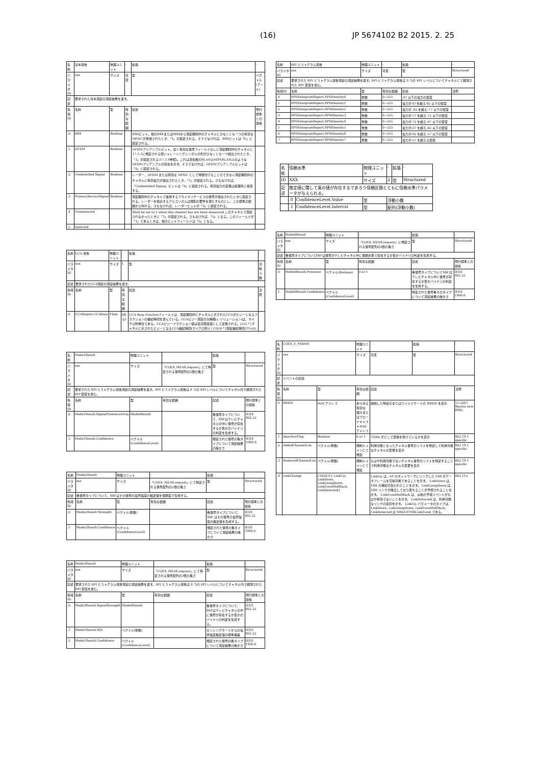(16) JP 5674102 B2 2015. 2. 25
| 名称 | 基本報告 | 物理ユニット | - | 拡張 | - |
| パラメタID | xxx | サイズ | 可変 | 型 | ベクトル(ブール) |
| 記述 | 要求された基本測定の測定結果を返す。 | | | | |
| 情報ID | 名称 | 型 | 有効な範囲 | 記述 | 現行標準との関係 |
| .0 | BSS | Boolean | | BSSビット。他のBSSまたはIBSSから測定期間中のチャネルに少なくとも一つの有効なMPDUが受信されたとき、「1」が設定される。そうでなければ、BSSビットは「0」に設定される。 | |
| .1 | OFDM | Boolean | | OFDMプリアンブルビット。続く有効な信号フィールドなしに測定期間中のチャネルに17.3.3に規定される短いトレーニングシンボルの列が少なくとも一つ検出されたとき、「1」が設定される(17.3.4参照)。これは潜在能のRLAN2(HIPERLAN2)のようなOFDMプリアンブルの存在を示す。そうでなければ、OFDMプリアンブルビットは「0」に設定される。 | |
| .2 | Unidentified Signal | Boolean | | レーダー、OFDM または有効な MPDU として特徴付けることのできない測定期間中のチャネルに有効電力が検出されたとき、「1」が設定される。さもなければ、「Unidentified Signal」ビットは「0」に設定される。有効電力の定義は処理系に依存する。 | |
| .3 | PrimaryServiceSignal | Boolean | | 測定期間中のチャネルで運用するプライマリサービスの信号が検出されたときに設定される。レーダーを検出するアルゴリズムは規則の要件を満たすものとし、この標準の範囲から外れる。さもなければ、レーダービットが「0」に設定される。 | |
| .4 | Unmeasured | | | Shall be set to 1 when this channel has not been measured.このチャネルで測定されなかったときに「1」が設定される。さもなければ、「0」となる。このフィールドが「1」であるときは、他のビットフィールドは「0」となる。 | |
| .5 | reserved | | | | |
| 名称 | CCA 報告 | 物理ユニット | - | 拡張 | - |
| パラメタID | xxx | サイズ | 1 | 型 | 浮動小数 |
| 記述 | 要求されたCCA測定の測定結果を返す。 | | | | |
| 情報ID | 名称 | 型 | 有効な範囲 | 記述 | 注釈 |
| .0 | CCAReport.CCABusy | Float | 0から1 | CCA Busy Fractionフィールドは、測定期間中にチャネルに示されたCCAがビジーとなるフラクションの継続時間を含んでいる。CCAビジー測定の分解能(レゾリューション)は、マイクロ秒単位である。CCAビジーフラクション値は最高限度値として定義される。(255 * [チャネルに示されたビジーとなるCCA継続時間(マイクロ秒)] / (1024 * [測定継続時間(TUs)]). | |
| 名称 | Mode1Result | 物理ユニット | - | 拡張 | - |
| パラメタID | xxx | サイズ | 「COEX_MEAS.request」にて特定される信号配列の2倍の長さ | 型 | Structured |
| 記述 | 要求された RPI ヒストグラム報告測定の測定結果を返す。RPI ヒストグラム報告は 8 つの RPI レベルについてチャネル内で観測された RPI 密度を含む。 | | | | |
| 情報ID | 名称 | 型 | 有効な範囲 | 記述 | 現行標準との関係 |
| .0 | Mode1Result.SignalPresenceArray | Mode0Result | | 各信号タイプについて、SSFはテレビチャネルの中に信号が存在するか否かのバイナリの判定を生成する。 | IEEE 802.22 |
| .1 | Mode1Result.Confidence | ベクトル(ConfidenceLevel) | | 規定された信号の各タイプについて測定結果の確かさ | IEEE 1900.6 |
| 名称 | Mode2Result | 物理ユニット | - | 拡張 | - |
| パラメタID | xxx | サイズ | 「COEX_MEAS.request」にて特定される信号配列の2倍の長さ | 型 | Structured |
| 記述 | 各信号タイプについて、SSFはその信号の電界強度の推定値を信頼度で生成する。 | | | | |
| 情報ID | 名称 | 型 | 有効な範囲 | 記述 | 現行標準との関係 |
| .0 | Mode2Result.Strength | ベクトル(整数) | | 各信号タイプについて、SSF はその信号の電界強度の推定値を生成する。 | IEEE 802.22 |
| .1 | Mode2Result.Confidence | ベクトル(ConfidenceLevel) | | 規定された信号の各タイプについて測定結果の確かさ | IEEE 1900.6 |
| 名称 | Mode3Result | 物理ユニット | - | 拡張 | - |
| パラメタID | xxx | サイズ | 「COEX_MEAS.request」にて特定される信号配列の3倍の長さ | 型 | Structured |
| 記述 | 要求された RPI ヒストグラム報告測定の測定結果を返す。RPI ヒストグラム報告は 8 つの RPI レベルについてチャネル内で観測された RPI 密度を含む。 | | | | |
| 情報ID | 名称 | 型 | 有効な範囲 | 記述 | 現行標準との関係 |
| .0 | Mode3Result.SignalStrength | Mode0Result | | 各信号タイプについて、SSFはテレビチャネルの中に信号が存在するか否かのバイナリの判定を生成する。 | IEEE 802.22 |
| .1 | Mode1Result.SID | ベクトル(整数) | | センシングモードからの電界強度推定値の標準偏差 | IEEE 802.22 |
| .2 | Mode1Result.Confidence | ベクトル(ConfidenceLevel) | | 規定された信号の各タイプについて測定結果の確かさ | IEEE 1900.6 |
| 名称 | RPI ヒストグラム報告 | 物理ユニット | - | 拡張 | - |
| パラメタID | xxx | サイズ | 可変 | 型 | Structured |
| 記述 | 要求された RPI ヒストグラム報告測定の測定結果を返す。RPI ヒストグラム報告は 8 つの RPI レベルについてチャネルにて観測された RPI 密度を含む。 | | | | |
| 情報ID | 名称 | 型 | 有効な範囲 | 記述 | 注釈 |
| .0 | RPIHistogramReport.RPI0Density0 | 整数 | 0~255 | -87 以下の電力の密度 | |
| .1 | RPIHistogramReport.RPI0Density1 | 整数 | 0~255 | 電力が-87を超え-82 以下の密度 | |
| .2 | RPIHistogramReport.RPI0Density2 | 整数 | 0~255 | 電力が -82 を超え-77 以下の密度 | |
| .3 | RPIHistogramReport.RPI0Density3 | 整数 | 0~255 | 電力が-77 を超え-72 以下の密度 | |
| .4 | RPIHistogramReport.RPI0Density4 | 整数 | 0~255 | 電力が-72 を超え-67 以下の密度 | |
| .5 | RPIHistogramReport.RPI0Density5 | 整数 | 0~255 | 電力が-67 を超え-62 以下の密度 | |
| .6 | RPIHistogramReport.RPI0Density6 | 整数 | 0~255 | 電力が-62 を超え-57 以下の密度 | |
| .7 | RPIHistogramReport.RPI0Density7 | 整数 | 0~255 | 電力が-57 を超える密度 | |
| 名称 | 信頼水準 | | 物理ユニット | - | 拡張 | - |
| ID | XXX | | サイズ | 2 | 型 | Structured |
| 記述 | 推定値に関して真の値が存在するであろう信頼区間とともに信頼水準パラメータが与えられる。 | | | | | |
| | .0 | ConfidenceLevel.Value | 型 | 浮動小数 | | |
| | .1 | ConfidenceLevel.Interval | 型 | 配列(浮動小数) | | |
| 名称 | Mode0Result | 物理ユニット | - | | 拡張 | - |
| パラメタID | xxx | サイズ | 「COEX_MEAS.request」に規定される信号配列の2倍の長さ | | 型 | Structured |
| 記述 | 各信号タイプについてSSFは信号がテレビチャネル中に信頼水準で存在するか否かバイナリの判定を生成する。 | | | | | |
| 情報ID | 名称 | 型 | 有効な範囲 | 記述 | | 現行標準との関係 |
| .0 | Mode0Result.Presence | ベクトル(Boolean) | 0 or 1 | 各信号タイプについてSSFはテレビチャネル中に信号が存在するか否かバイナリの判定を生成する。 | | IEEE 802.22 |
| .1 | Mode0Result.Confidence | ベクトル(ConfidenceLevel) | | 特定された信号各々のタイプについて測定結果の確かさ | | IEEE 1900.6 |
| 名称 | COEX_E_PARAM | | 物理ユニット | - | 拡張 | - |
| パラメタID | xxx | | サイズ | 可変 | 型 | Structured |
| 記述 | イベントの記述 | | | | | |
| 情報ID | 名称 | 型 | 有効な範囲 | 記述 | | 注釈 |
| .0 | BSSID | MACアドレス | あらゆる有効な個々またはブロードキャストMACアドレス | 開始した特定のまたはワイルドカードの BSSID を表示 | | 11-2007 Start(a new BSS) |
| .1 | InterfereFlag | Boolean | 0 or 1 | TVBD がどこで混信を受けているかを表示 | | 802.19.1 specific |
| .2 | AddedChannelList | ベクトル(整数) | 規制ドメインにて規定 | 利用可能となったチャネル番号のリストを特定して利用可能なチャネルの変更を表示 | | 802.19.1 specific |
| .3 | RemovedChannelList | ベクトル(整数) | 規制ドメインにて規定 | もはや利用可能でないチャネル番号のリストを特定することで利用可能なチャネルの変更を表示 | | 802.19.1 specific |
| .4 | LinkChange | CHOICE{ LinkUp, LinkDown, LinkGoingDown, LinkEventRollBack, LinkDetected} | | LinkUp は、AP のネットワークにリンクした ESS がデータフレームを交換可能であることを示す。 LinkDown は、ESS の接続が失われたことを示す。 LinkGoingDown は、ESS リンクが確立しており落ちることが予想されることを示す。 LinkEventRollBack は、以前の予報イベントがもはや有効でないことを示す。 LinkDetected は、利用可能なリンクの最初を示す。 LinkUp パラメータのタイプは、LinkDown, LinkGoingDown, LinkEventRollBack, LinkDetected は MSOCFESSLinkEvent である。 | | 802.11u |